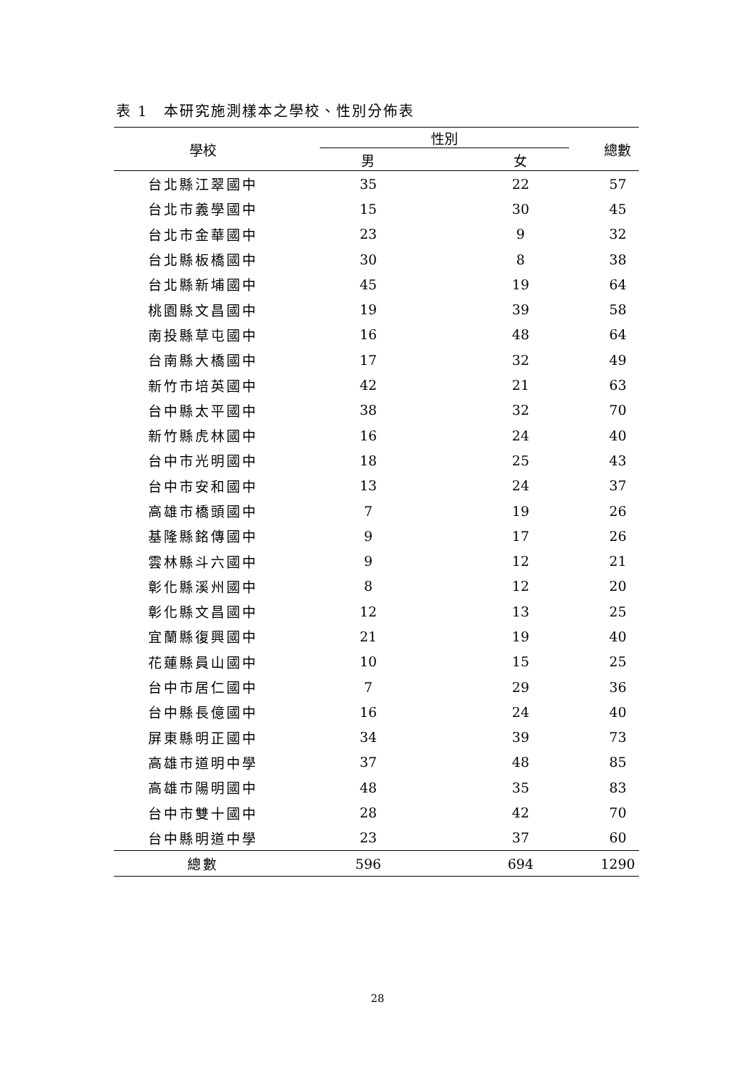表 1　本研究施測樣本之學校、性別分佈表
| 學校 | 性別 | | 總數 |
| --- | --- | --- | --- |
| | 男 | 女 | |
| 台北縣江翠國中 | 35 | 22 | 57 |
| 台北市義學國中 | 15 | 30 | 45 |
| 台北市金華國中 | 23 | 9 | 32 |
| 台北縣板橋國中 | 30 | 8 | 38 |
| 台北縣新埔國中 | 45 | 19 | 64 |
| 桃園縣文昌國中 | 19 | 39 | 58 |
| 南投縣草屯國中 | 16 | 48 | 64 |
| 台南縣大橋國中 | 17 | 32 | 49 |
| 新竹市培英國中 | 42 | 21 | 63 |
| 台中縣太平國中 | 38 | 32 | 70 |
| 新竹縣虎林國中 | 16 | 24 | 40 |
| 台中市光明國中 | 18 | 25 | 43 |
| 台中市安和國中 | 13 | 24 | 37 |
| 高雄市橋頭國中 | 7 | 19 | 26 |
| 基隆縣銘傳國中 | 9 | 17 | 26 |
| 雲林縣斗六國中 | 9 | 12 | 21 |
| 彰化縣溪州國中 | 8 | 12 | 20 |
| 彰化縣文昌國中 | 12 | 13 | 25 |
| 宜蘭縣復興國中 | 21 | 19 | 40 |
| 花蓮縣員山國中 | 10 | 15 | 25 |
| 台中市居仁國中 | 7 | 29 | 36 |
| 台中縣長億國中 | 16 | 24 | 40 |
| 屏東縣明正國中 | 34 | 39 | 73 |
| 高雄市道明中學 | 37 | 48 | 85 |
| 高雄市陽明國中 | 48 | 35 | 83 |
| 台中市雙十國中 | 28 | 42 | 70 |
| 台中縣明道中學 | 23 | 37 | 60 |
| 總數 | 596 | 694 | 1290 |
28